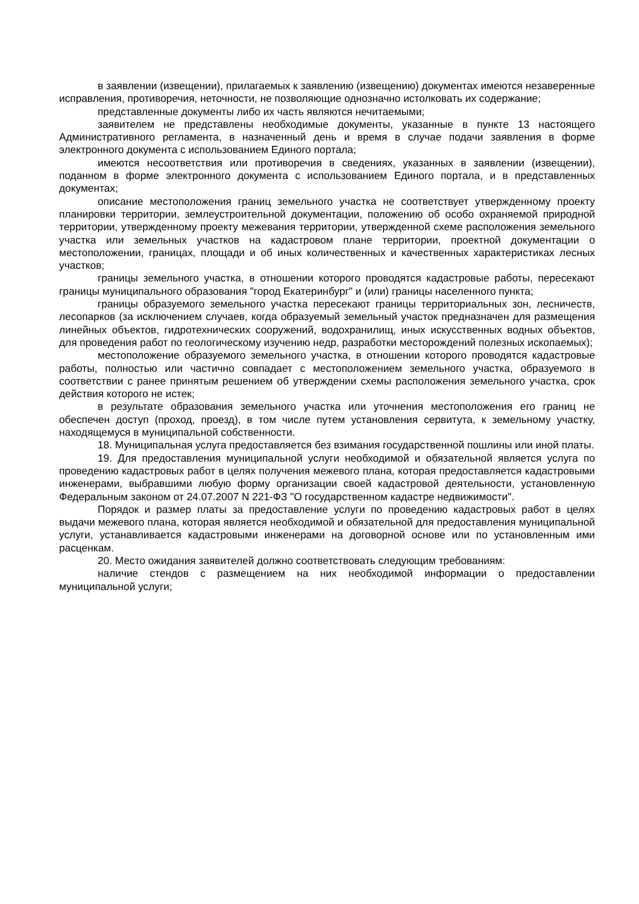в заявлении (извещении), прилагаемых к заявлению (извещению) документах имеются незаверенные исправления, противоречия, неточности, не позволяющие однозначно истолковать их содержание;
представленные документы либо их часть являются нечитаемыми;
заявителем не представлены необходимые документы, указанные в пункте 13 настоящего Административного регламента, в назначенный день и время в случае подачи заявления в форме электронного документа с использованием Единого портала;
имеются несоответствия или противоречия в сведениях, указанных в заявлении (извещении), поданном в форме электронного документа с использованием Единого портала, и в представленных документах;
описание местоположения границ земельного участка не соответствует утвержденному проекту планировки территории, землеустроительной документации, положению об особо охраняемой природной территории, утвержденному проекту межевания территории, утвержденной схеме расположения земельного участка или земельных участков на кадастровом плане территории, проектной документации о местоположении, границах, площади и об иных количественных и качественных характеристиках лесных участков;
границы земельного участка, в отношении которого проводятся кадастровые работы, пересекают границы муниципального образования "город Екатеринбург" и (или) границы населенного пункта;
границы образуемого земельного участка пересекают границы территориальных зон, лесничеств, лесопарков (за исключением случаев, когда образуемый земельный участок предназначен для размещения линейных объектов, гидротехнических сооружений, водохранилищ, иных искусственных водных объектов, для проведения работ по геологическому изучению недр, разработки месторождений полезных ископаемых);
местоположение образуемого земельного участка, в отношении которого проводятся кадастровые работы, полностью или частично совпадает с местоположением земельного участка, образуемого в соответствии с ранее принятым решением об утверждении схемы расположения земельного участка, срок действия которого не истек;
в результате образования земельного участка или уточнения местоположения его границ не обеспечен доступ (проход, проезд), в том числе путем установления сервитута, к земельному участку, находящемуся в муниципальной собственности.
18. Муниципальная услуга предоставляется без взимания государственной пошлины или иной платы.
19. Для предоставления муниципальной услуги необходимой и обязательной является услуга по проведению кадастровых работ в целях получения межевого плана, которая предоставляется кадастровыми инженерами, выбравшими любую форму организации своей кадастровой деятельности, установленную Федеральным законом от 24.07.2007 N 221-ФЗ "О государственном кадастре недвижимости".
Порядок и размер платы за предоставление услуги по проведению кадастровых работ в целях выдачи межевого плана, которая является необходимой и обязательной для предоставления муниципальной услуги, устанавливается кадастровыми инженерами на договорной основе или по установленным ими расценкам.
20. Место ожидания заявителей должно соответствовать следующим требованиям:
наличие стендов с размещением на них необходимой информации о предоставлении муниципальной услуги;